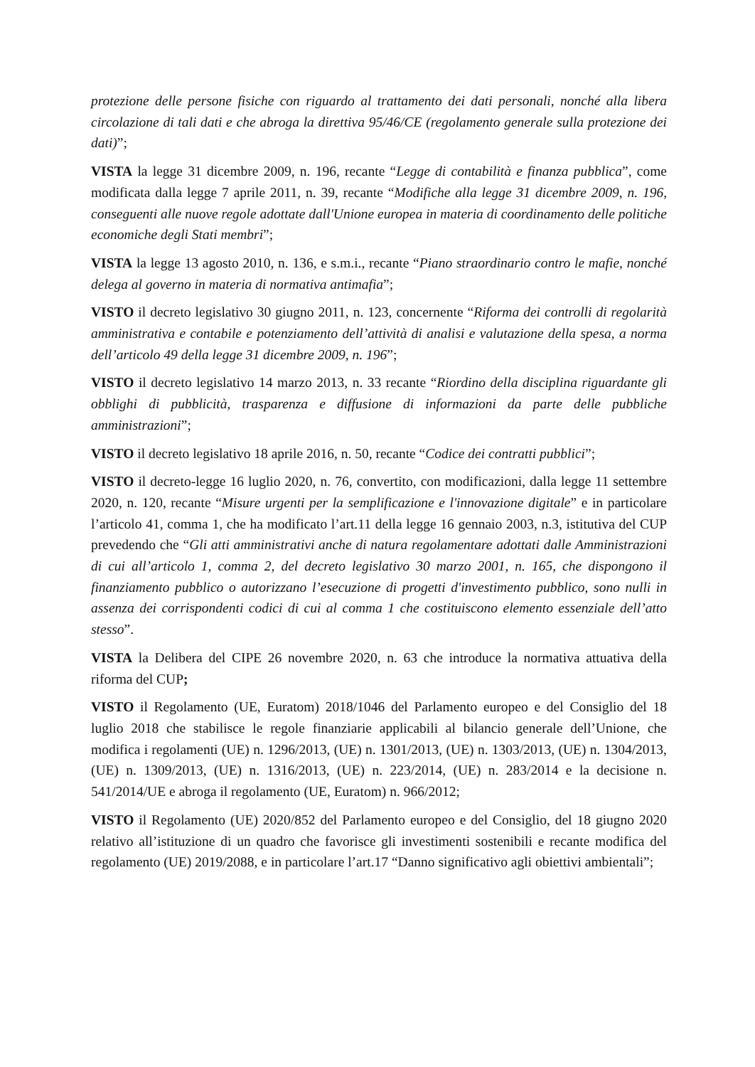protezione delle persone fisiche con riguardo al trattamento dei dati personali, nonché alla libera circolazione di tali dati e che abroga la direttiva 95/46/CE (regolamento generale sulla protezione dei dati)”;
VISTA la legge 31 dicembre 2009, n. 196, recante “Legge di contabilità e finanza pubblica”, come modificata dalla legge 7 aprile 2011, n. 39, recante “Modifiche alla legge 31 dicembre 2009, n. 196, conseguenti alle nuove regole adottate dall'Unione europea in materia di coordinamento delle politiche economiche degli Stati membri”;
VISTA la legge 13 agosto 2010, n. 136, e s.m.i., recante “Piano straordinario contro le mafie, nonché delega al governo in materia di normativa antimafia”;
VISTO il decreto legislativo 30 giugno 2011, n. 123, concernente “Riforma dei controlli di regolarità amministrativa e contabile e potenziamento dell’attività di analisi e valutazione della spesa, a norma dell’articolo 49 della legge 31 dicembre 2009, n. 196”;
VISTO il decreto legislativo 14 marzo 2013, n. 33 recante “Riordino della disciplina riguardante gli obblighi di pubblicità, trasparenza e diffusione di informazioni da parte delle pubbliche amministrazioni”;
VISTO il decreto legislativo 18 aprile 2016, n. 50, recante “Codice dei contratti pubblici”;
VISTO il decreto-legge 16 luglio 2020, n. 76, convertito, con modificazioni, dalla legge 11 settembre 2020, n. 120, recante “Misure urgenti per la semplificazione e l'innovazione digitale” e in particolare l’articolo 41, comma 1, che ha modificato l’art.11 della legge 16 gennaio 2003, n.3, istitutiva del CUP prevedendo che “Gli atti amministrativi anche di natura regolamentare adottati dalle Amministrazioni di cui all’articolo 1, comma 2, del decreto legislativo 30 marzo 2001, n. 165, che dispongono il finanziamento pubblico o autorizzano l’esecuzione di progetti d'investimento pubblico, sono nulli in assenza dei corrispondenti codici di cui al comma 1 che costituiscono elemento essenziale dell’atto stesso”.
VISTA la Delibera del CIPE 26 novembre 2020, n. 63 che introduce la normativa attuativa della riforma del CUP;
VISTO il Regolamento (UE, Euratom) 2018/1046 del Parlamento europeo e del Consiglio del 18 luglio 2018 che stabilisce le regole finanziarie applicabili al bilancio generale dell’Unione, che modifica i regolamenti (UE) n. 1296/2013, (UE) n. 1301/2013, (UE) n. 1303/2013, (UE) n. 1304/2013, (UE) n. 1309/2013, (UE) n. 1316/2013, (UE) n. 223/2014, (UE) n. 283/2014 e la decisione n. 541/2014/UE e abroga il regolamento (UE, Euratom) n. 966/2012;
VISTO il Regolamento (UE) 2020/852 del Parlamento europeo e del Consiglio, del 18 giugno 2020 relativo all’istituzione di un quadro che favorisce gli investimenti sostenibili e recante modifica del regolamento (UE) 2019/2088, e in particolare l’art.17 “Danno significativo agli obiettivi ambientali”;